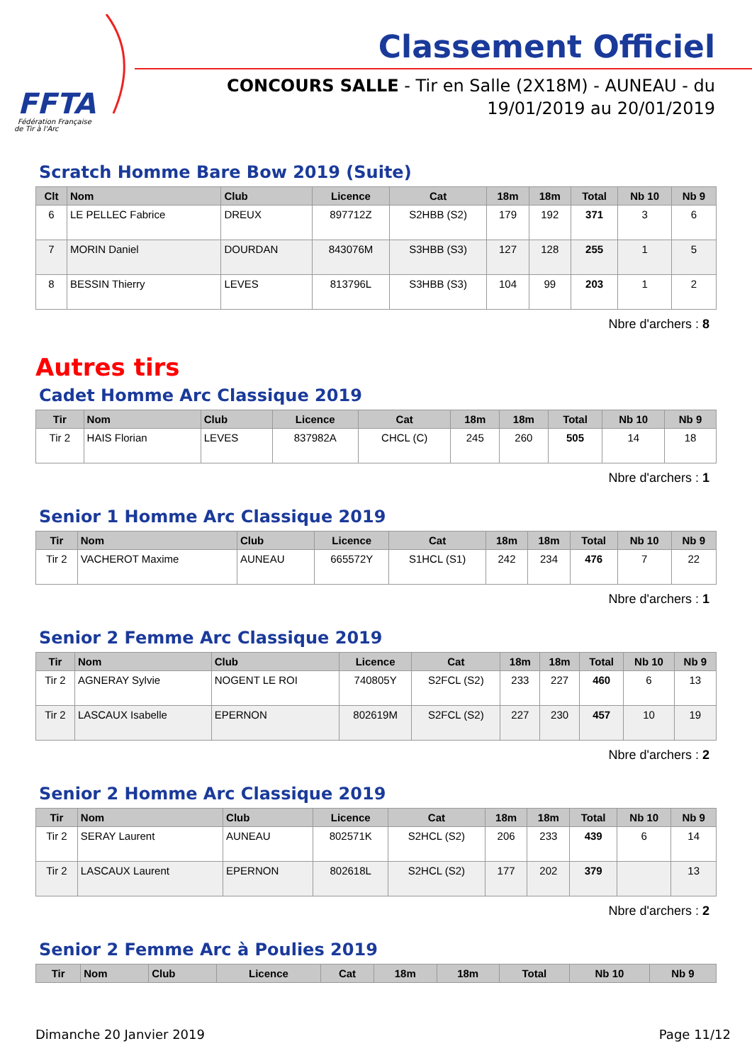FFTA
Fédération Française
de Tir à l'Arc
Classement Officiel
CONCOURS SALLE - Tir en Salle (2X18M) - AUNEAU - du 19/01/2019 au 20/01/2019
Scratch Homme Bare Bow 2019 (Suite)
| Clt | Nom | Club | Licence | Cat | 18m | 18m | Total | Nb 10 | Nb 9 |
| --- | --- | --- | --- | --- | --- | --- | --- | --- | --- |
| 6 | LE PELLEC Fabrice | DREUX | 897712Z | S2HBB (S2) | 179 | 192 | 371 | 3 | 6 |
| 7 | MORIN Daniel | DOURDAN | 843076M | S3HBB (S3) | 127 | 128 | 255 | 1 | 5 |
| 8 | BESSIN Thierry | LEVES | 813796L | S3HBB (S3) | 104 | 99 | 203 | 1 | 2 |
Nbre d'archers : 8
Autres tirs
Cadet Homme Arc Classique 2019
| Tir | Nom | Club | Licence | Cat | 18m | 18m | Total | Nb 10 | Nb 9 |
| --- | --- | --- | --- | --- | --- | --- | --- | --- | --- |
| Tir 2 | HAIS Florian | LEVES | 837982A | CHCL (C) | 245 | 260 | 505 | 14 | 18 |
Nbre d'archers : 1
Senior 1 Homme Arc Classique 2019
| Tir | Nom | Club | Licence | Cat | 18m | 18m | Total | Nb 10 | Nb 9 |
| --- | --- | --- | --- | --- | --- | --- | --- | --- | --- |
| Tir 2 | VACHEROT Maxime | AUNEAU | 665572Y | S1HCL (S1) | 242 | 234 | 476 | 7 | 22 |
Nbre d'archers : 1
Senior 2 Femme Arc Classique 2019
| Tir | Nom | Club | Licence | Cat | 18m | 18m | Total | Nb 10 | Nb 9 |
| --- | --- | --- | --- | --- | --- | --- | --- | --- | --- |
| Tir 2 | AGNERAY Sylvie | NOGENT LE ROI | 740805Y | S2FCL (S2) | 233 | 227 | 460 | 6 | 13 |
| Tir 2 | LASCAUX Isabelle | EPERNON | 802619M | S2FCL (S2) | 227 | 230 | 457 | 10 | 19 |
Nbre d'archers : 2
Senior 2 Homme Arc Classique 2019
| Tir | Nom | Club | Licence | Cat | 18m | 18m | Total | Nb 10 | Nb 9 |
| --- | --- | --- | --- | --- | --- | --- | --- | --- | --- |
| Tir 2 | SERAY Laurent | AUNEAU | 802571K | S2HCL (S2) | 206 | 233 | 439 | 6 | 14 |
| Tir 2 | LASCAUX Laurent | EPERNON | 802618L | S2HCL (S2) | 177 | 202 | 379 | | 13 |
Nbre d'archers : 2
Senior 2 Femme Arc à Poulies 2019
| Tir | Nom | Club | Licence | Cat | 18m | 18m | Total | Nb 10 | Nb 9 |
| --- | --- | --- | --- | --- | --- | --- | --- | --- | --- |
Dimanche 20 Janvier 2019 Page 11/12